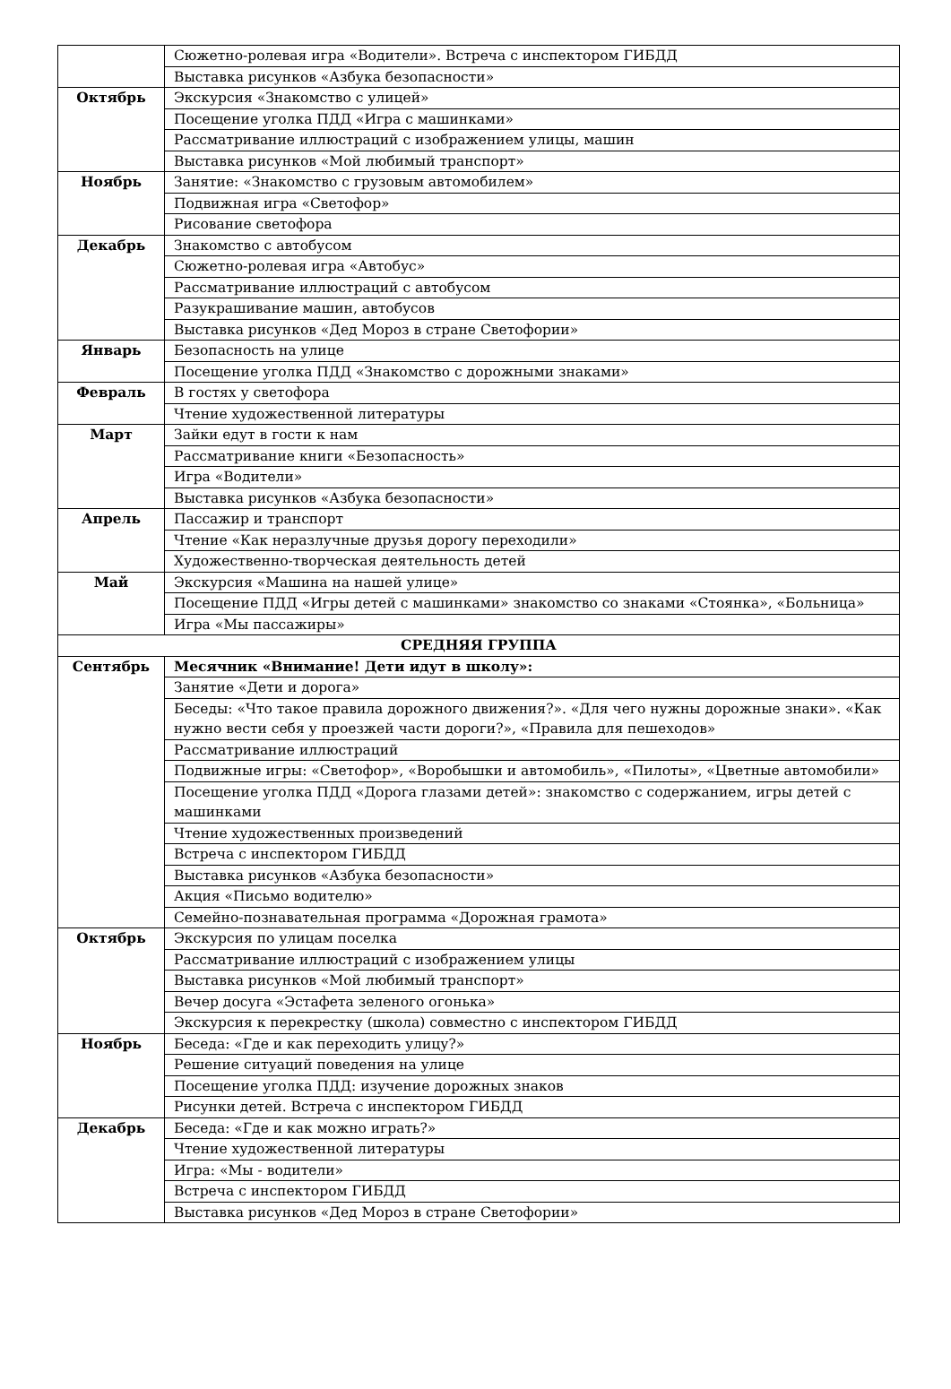| | Сюжетно-ролевая игра «Водители». Встреча с инспектором ГИБДД |
| | Выставка рисунков «Азбука безопасности» |
| Октябрь | Экскурсия «Знакомство с улицей» |
| | Посещение уголка ПДД «Игра с машинками» |
| | Рассматривание иллюстраций с изображением улицы, машин |
| | Выставка рисунков «Мой любимый транспорт» |
| Ноябрь | Занятие: «Знакомство с грузовым автомобилем» |
| | Подвижная игра «Светофор» |
| | Рисование светофора |
| Декабрь | Знакомство с автобусом |
| | Сюжетно-ролевая игра «Автобус» |
| | Рассматривание иллюстраций с автобусом |
| | Разукрашивание машин, автобусов |
| | Выставка рисунков «Дед Мороз в стране Светофории» |
| Январь | Безопасность на улице |
| | Посещение уголка ПДД «Знакомство с дорожными знаками» |
| Февраль | В гостях у светофора |
| | Чтение художественной литературы |
| Март | Зайки едут в гости к нам |
| | Рассматривание книги «Безопасность» |
| | Игра «Водители» |
| | Выставка рисунков «Азбука безопасности» |
| Апрель | Пассажир и транспорт |
| | Чтение «Как неразлучные друзья дорогу переходили» |
| | Художественно-творческая деятельность детей |
| Май | Экскурсия «Машина на нашей улице» |
| | Посещение ПДД «Игры детей с машинками» знакомство со знаками «Стоянка», «Больница» |
| | Игра «Мы пассажиры» |
| СРЕДНЯЯ ГРУППА | |
| Сентябрь | Месячник «Внимание! Дети идут в школу»: |
| | Занятие «Дети и дорога» |
| | Беседы: «Что такое правила дорожного движения?». «Для чего нужны дорожные знаки». «Как нужно вести себя у проезжей части дороги?», «Правила для пешеходов» |
| | Рассматривание иллюстраций |
| | Подвижные игры: «Светофор», «Воробышки и автомобиль», «Пилоты», «Цветные автомобили» |
| | Посещение уголка ПДД «Дорога глазами детей»: знакомство с содержанием, игры детей с машинками |
| | Чтение художественных произведений |
| | Встреча с инспектором ГИБДД |
| | Выставка рисунков «Азбука безопасности» |
| | Акция «Письмо водителю» |
| | Семейно-познавательная программа «Дорожная грамота» |
| Октябрь | Экскурсия по улицам поселка |
| | Рассматривание иллюстраций с изображением улицы |
| | Выставка рисунков «Мой любимый транспорт» |
| | Вечер досуга «Эстафета зеленого огонька» |
| | Экскурсия к перекрестку (школа) совместно с инспектором ГИБДД |
| Ноябрь | Беседа: «Где и как переходить улицу?» |
| | Решение ситуаций поведения на улице |
| | Посещение уголка ПДД: изучение дорожных знаков |
| | Рисунки детей. Встреча с инспектором ГИБДД |
| Декабрь | Беседа: «Где и как можно играть?» |
| | Чтение художественной литературы |
| | Игра: «Мы - водители» |
| | Встреча с инспектором ГИБДД |
| | Выставка рисунков «Дед Мороз в стране Светофории» |